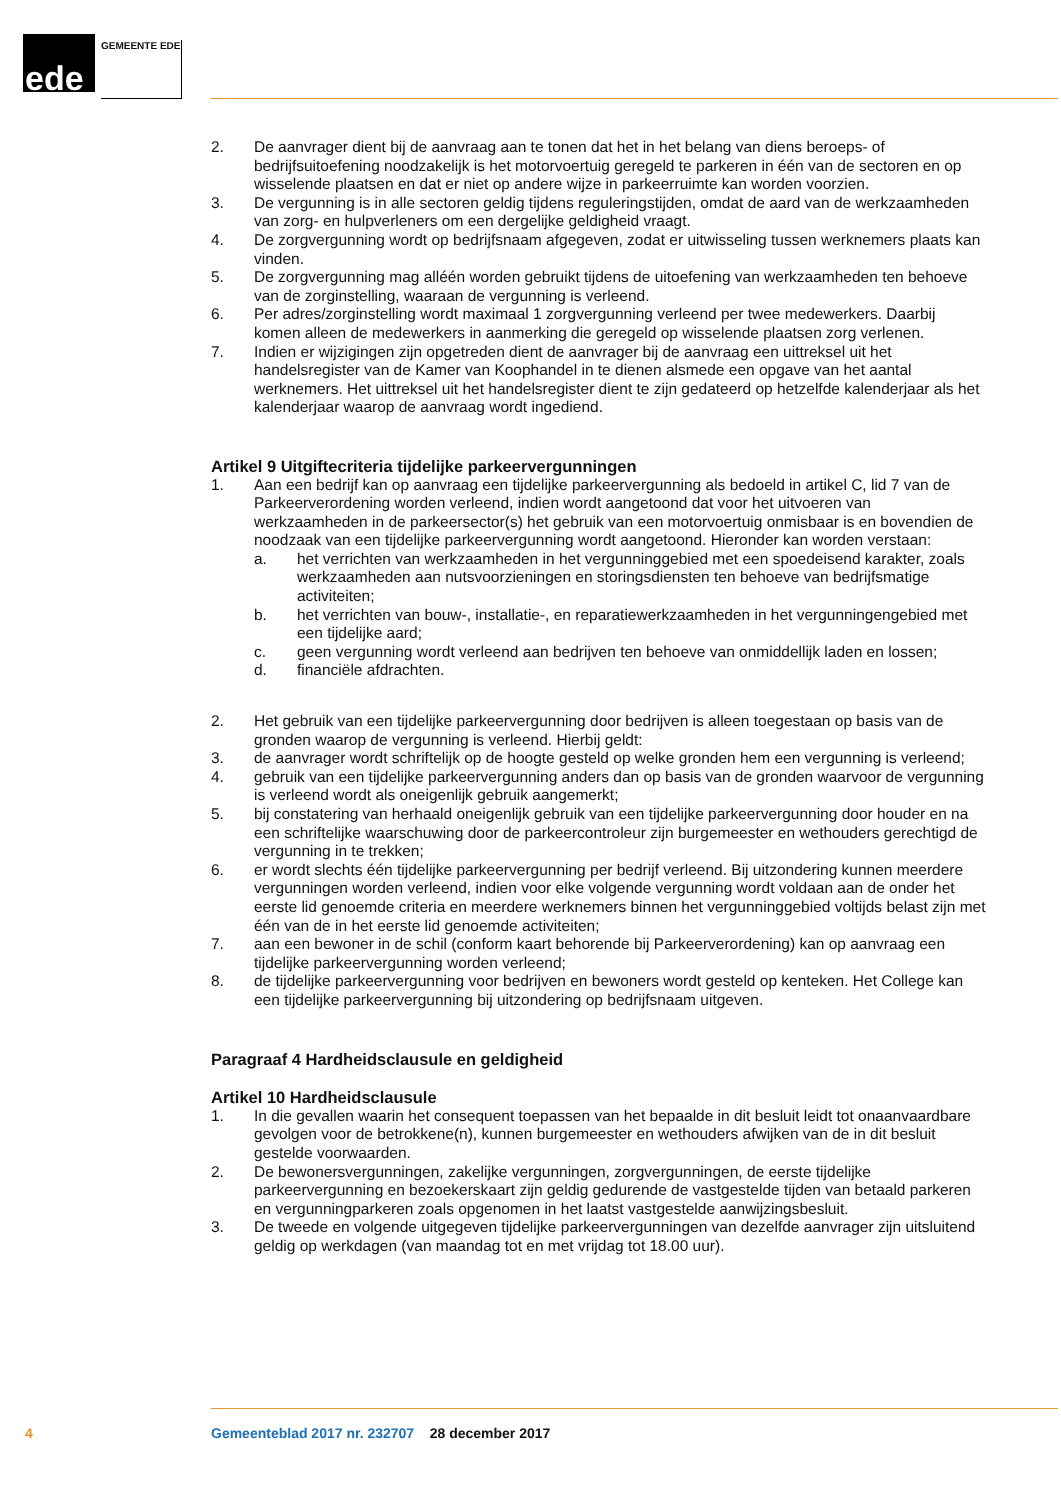ede GEMEENTE EDE
2. De aanvrager dient bij de aanvraag aan te tonen dat het in het belang van diens beroeps- of bedrijfsuitoefening noodzakelijk is het motorvoertuig geregeld te parkeren in één van de sectoren en op wisselende plaatsen en dat er niet op andere wijze in parkeerruimte kan worden voorzien.
3. De vergunning is in alle sectoren geldig tijdens reguleringstijden, omdat de aard van de werkzaamheden van zorg- en hulpverleners om een dergelijke geldigheid vraagt.
4. De zorgvergunning wordt op bedrijfsnaam afgegeven, zodat er uitwisseling tussen werknemers plaats kan vinden.
5. De zorgvergunning mag alléén worden gebruikt tijdens de uitoefening van werkzaamheden ten behoeve van de zorginstelling, waaraan de vergunning is verleend.
6. Per adres/zorginstelling wordt maximaal 1 zorgvergunning verleend per twee medewerkers. Daarbij komen alleen de medewerkers in aanmerking die geregeld op wisselende plaatsen zorg verlenen.
7. Indien er wijzigingen zijn opgetreden dient de aanvrager bij de aanvraag een uittreksel uit het handelsregister van de Kamer van Koophandel in te dienen alsmede een opgave van het aantal werknemers. Het uittreksel uit het handelsregister dient te zijn gedateerd op hetzelfde kalenderjaar als het kalenderjaar waarop de aanvraag wordt ingediend.
Artikel 9 Uitgiftecriteria tijdelijke parkeervergunningen
1. Aan een bedrijf kan op aanvraag een tijdelijke parkeervergunning als bedoeld in artikel C, lid 7 van de Parkeerverordening worden verleend, indien wordt aangetoond dat voor het uitvoeren van werkzaamheden in de parkeersector(s) het gebruik van een motorvoertuig onmisbaar is en bovendien de noodzaak van een tijdelijke parkeervergunning wordt aangetoond. Hieronder kan worden verstaan:
a. het verrichten van werkzaamheden in het vergunninggebied met een spoedeisend karakter, zoals werkzaamheden aan nutsvoorzieningen en storingsdiensten ten behoeve van bedrijfsmatige activiteiten;
b. het verrichten van bouw-, installatie-, en reparatiewerkzaamheden in het vergunningengebied met een tijdelijke aard;
c. geen vergunning wordt verleend aan bedrijven ten behoeve van onmiddellijk laden en lossen;
d. financiële afdrachten.
2. Het gebruik van een tijdelijke parkeervergunning door bedrijven is alleen toegestaan op basis van de gronden waarop de vergunning is verleend. Hierbij geldt:
3. de aanvrager wordt schriftelijk op de hoogte gesteld op welke gronden hem een vergunning is verleend;
4. gebruik van een tijdelijke parkeervergunning anders dan op basis van de gronden waarvoor de vergunning is verleend wordt als oneigenlijk gebruik aangemerkt;
5. bij constatering van herhaald oneigenlijk gebruik van een tijdelijke parkeervergunning door houder en na een schriftelijke waarschuwing door de parkeercontroleur zijn burgemeester en wethouders gerechtigd de vergunning in te trekken;
6. er wordt slechts één tijdelijke parkeervergunning per bedrijf verleend. Bij uitzondering kunnen meerdere vergunningen worden verleend, indien voor elke volgende vergunning wordt voldaan aan de onder het eerste lid genoemde criteria en meerdere werknemers binnen het vergunninggebied voltijds belast zijn met één van de in het eerste lid genoemde activiteiten;
7. aan een bewoner in de schil (conform kaart behorende bij Parkeerverordening) kan op aanvraag een tijdelijke parkeervergunning worden verleend;
8. de tijdelijke parkeervergunning voor bedrijven en bewoners wordt gesteld op kenteken. Het College kan een tijdelijke parkeervergunning bij uitzondering op bedrijfsnaam uitgeven.
Paragraaf 4 Hardheidsclausule en geldigheid
Artikel 10 Hardheidsclausule
1. In die gevallen waarin het consequent toepassen van het bepaalde in dit besluit leidt tot onaanvaardbare gevolgen voor de betrokkene(n), kunnen burgemeester en wethouders afwijken van de in dit besluit gestelde voorwaarden.
2. De bewonersvergunningen, zakelijke vergunningen, zorgvergunningen, de eerste tijdelijke parkeervergunning en bezoekerskaart zijn geldig gedurende de vastgestelde tijden van betaald parkeren en vergunningparkeren zoals opgenomen in het laatst vastgestelde aanwijzingsbesluit.
3. De tweede en volgende uitgegeven tijdelijke parkeervergunningen van dezelfde aanvrager zijn uitsluitend geldig op werkdagen (van maandag tot en met vrijdag tot 18.00 uur).
4
Gemeenteblad 2017 nr. 232707 28 december 2017